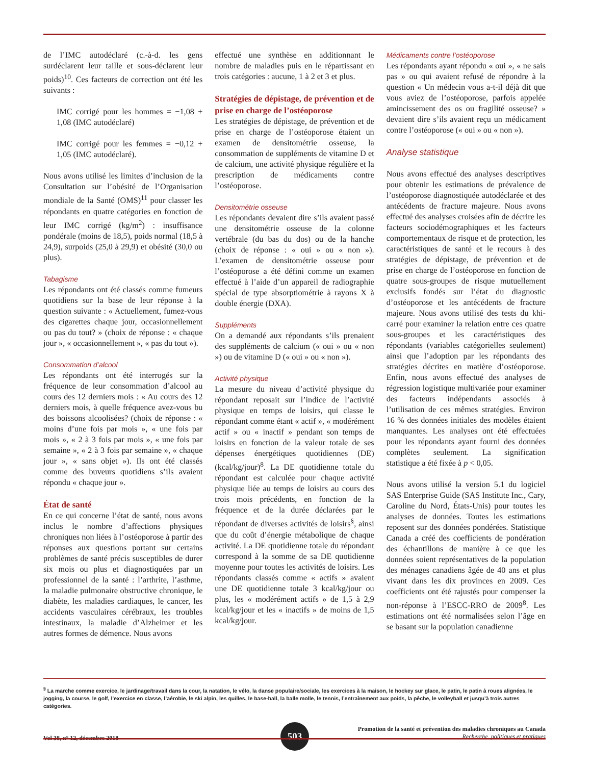de l’IMC autodéclaré (c.-à-d. les gens surdéclarent leur taille et sous-déclarent leur poids)<sup>10</sup>. Ces facteurs de correction ont été les suivants :
IMC corrigé pour les hommes = −1,08 + 1,08 (IMC autodéclaré)
IMC corrigé pour les femmes = −0,12 + 1,05 (IMC autodéclaré).
Nous avons utilisé les limites d’inclusion de la Consultation sur l’obésité de l’Organisation mondiale de la Santé (OMS)<sup>11</sup> pour classer les répondants en quatre catégories en fonction de leur IMC corrigé (kg/m<sup>2</sup>) : insuffisance pondérale (moins de 18,5), poids normal (18,5 à 24,9), surpoids (25,0 à 29,9) et obésité (30,0 ou plus).
Tabagisme
Les répondants ont été classés comme fumeurs quotidiens sur la base de leur réponse à la question suivante : « Actuellement, fumez-vous des cigarettes chaque jour, occasionnellement ou pas du tout? » (choix de réponse : « chaque jour », « occasionnellement », « pas du tout »).
Consommation d’alcool
Les répondants ont été interrogés sur la fréquence de leur consommation d’alcool au cours des 12 derniers mois : « Au cours des 12 derniers mois, à quelle fréquence avez-vous bu des boissons alcoolisées? (choix de réponse : « moins d’une fois par mois », « une fois par mois », « 2 à 3 fois par mois », « une fois par semaine », « 2 à 3 fois par semaine », « chaque jour », « sans objet »). Ils ont été classés comme des buveurs quotidiens s’ils avaient répondu « chaque jour ».
État de santé
En ce qui concerne l’état de santé, nous avons inclus le nombre d’affections physiques chroniques non liées à l’ostéoporose à partir des réponses aux questions portant sur certains problèmes de santé précis susceptibles de durer six mois ou plus et diagnostiquées par un professionnel de la santé : l’arthrite, l’asthme, la maladie pulmonaire obstructive chronique, le diabète, les maladies cardiaques, le cancer, les accidents vasculaires cérébraux, les troubles intestinaux, la maladie d’Alzheimer et les autres formes de démence. Nous avons
effectué une synthèse en additionnant le nombre de maladies puis en le répartissant en trois catégories : aucune, 1 à 2 et 3 et plus.
Stratégies de dépistage, de prévention et de prise en charge de l’ostéoporose
Les stratégies de dépistage, de prévention et de prise en charge de l’ostéoporose étaient un examen de densitométrie osseuse, la consommation de suppléments de vitamine D et de calcium, une activité physique régulière et la prescription de médicaments contre l’ostéoporose.
Densitométrie osseuse
Les répondants devaient dire s’ils avaient passé une densitométrie osseuse de la colonne vertébrale (du bas du dos) ou de la hanche (choix de réponse : « oui » ou « non »). L’examen de densitométrie osseuse pour l’ostéoporose a été défini comme un examen effectué à l’aide d’un appareil de radiographie spécial de type absorptiométrie à rayons X à double énergie (DXA).
Suppléments
On a demandé aux répondants s’ils prenaient des suppléments de calcium (« oui » ou « non ») ou de vitamine D (« oui » ou « non »).
Activité physique
La mesure du niveau d’activité physique du répondant reposait sur l’indice de l’activité physique en temps de loisirs, qui classe le répondant comme étant « actif », « modérément actif » ou « inactif » pendant son temps de loisirs en fonction de la valeur totale de ses dépenses énergétiques quotidiennes (DE) (kcal/kg/jour)<sup>8</sup>. La DE quotidienne totale du répondant est calculée pour chaque activité physique liée au temps de loisirs au cours des trois mois précédents, en fonction de la fréquence et de la durée déclarées par le répondant de diverses activités de loisirs<sup>§</sup>, ainsi que du coût d’énergie métabolique de chaque activité. La DE quotidienne totale du répondant correspond à la somme de sa DE quotidienne moyenne pour toutes les activités de loisirs. Les répondants classés comme « actifs » avaient une DE quotidienne totale 3 kcal/kg/jour ou plus, les « modérément actifs » de 1,5 à 2,9 kcal/kg/jour et les « inactifs » de moins de 1,5 kcal/kg/jour.
Médicaments contre l’ostéoporose
Les répondants ayant répondu « oui », « ne sais pas » ou qui avaient refusé de répondre à la question « Un médecin vous a-t-il déjà dit que vous aviez de l’ostéoporose, parfois appelée amincissement des os ou fragilité osseuse? » devaient dire s’ils avaient reçu un médicament contre l’ostéoporose (« oui » ou « non »).
Analyse statistique
Nous avons effectué des analyses descriptives pour obtenir les estimations de prévalence de l’ostéoporose diagnostiquée autodéclarée et des antécédents de fracture majeure. Nous avons effectué des analyses croisées afin de décrire les facteurs sociodémographiques et les facteurs comportementaux de risque et de protection, les caractéristiques de santé et le recours à des stratégies de dépistage, de prévention et de prise en charge de l’ostéoporose en fonction de quatre sous-groupes de risque mutuellement exclusifs fondés sur l’état du diagnostic d’ostéoporose et les antécédents de fracture majeure. Nous avons utilisé des tests du khi-carré pour examiner la relation entre ces quatre sous-groupes et les caractéristiques des répondants (variables catégorielles seulement) ainsi que l’adoption par les répondants des stratégies décrites en matière d’ostéoporose. Enfin, nous avons effectué des analyses de régression logistique multivariée pour examiner des facteurs indépendants associés à l’utilisation de ces mêmes stratégies. Environ 16 % des données initiales des modèles étaient manquantes. Les analyses ont été effectuées pour les répondants ayant fourni des données complètes seulement. La signification statistique a été fixée à p < 0,05.
Nous avons utilisé la version 5.1 du logiciel SAS Enterprise Guide (SAS Institute Inc., Cary, Caroline du Nord, États-Unis) pour toutes les analyses de données. Toutes les estimations reposent sur des données pondérées. Statistique Canada a créé des coefficients de pondération des échantillons de manière à ce que les données soient représentatives de la population des ménages canadiens âgée de 40 ans et plus vivant dans les dix provinces en 2009. Ces coefficients ont été rajustés pour compenser la non-réponse à l’ESCC-RRO de 2009<sup>8</sup>. Les estimations ont été normalisées selon l’âge en se basant sur la population canadienne
<sup>§</sup> La marche comme exercice, le jardinage/travail dans la cour, la natation, le vélo, la danse populaire/sociale, les exercices à la maison, le hockey sur glace, le patin, le patin à roues alignées, le jogging, la course, le golf, l’exercice en classe, l’aérobie, le ski alpin, les quilles, le base-ball, la balle molle, le tennis, l’entraînement aux poids, la pêche, le volleyball et jusqu’à trois autres catégories.
Vol 38, n° 12, décembre 2018
503
Promotion de la santé et prévention des maladies chroniques au Canada
Recherche, politiques et pratiques